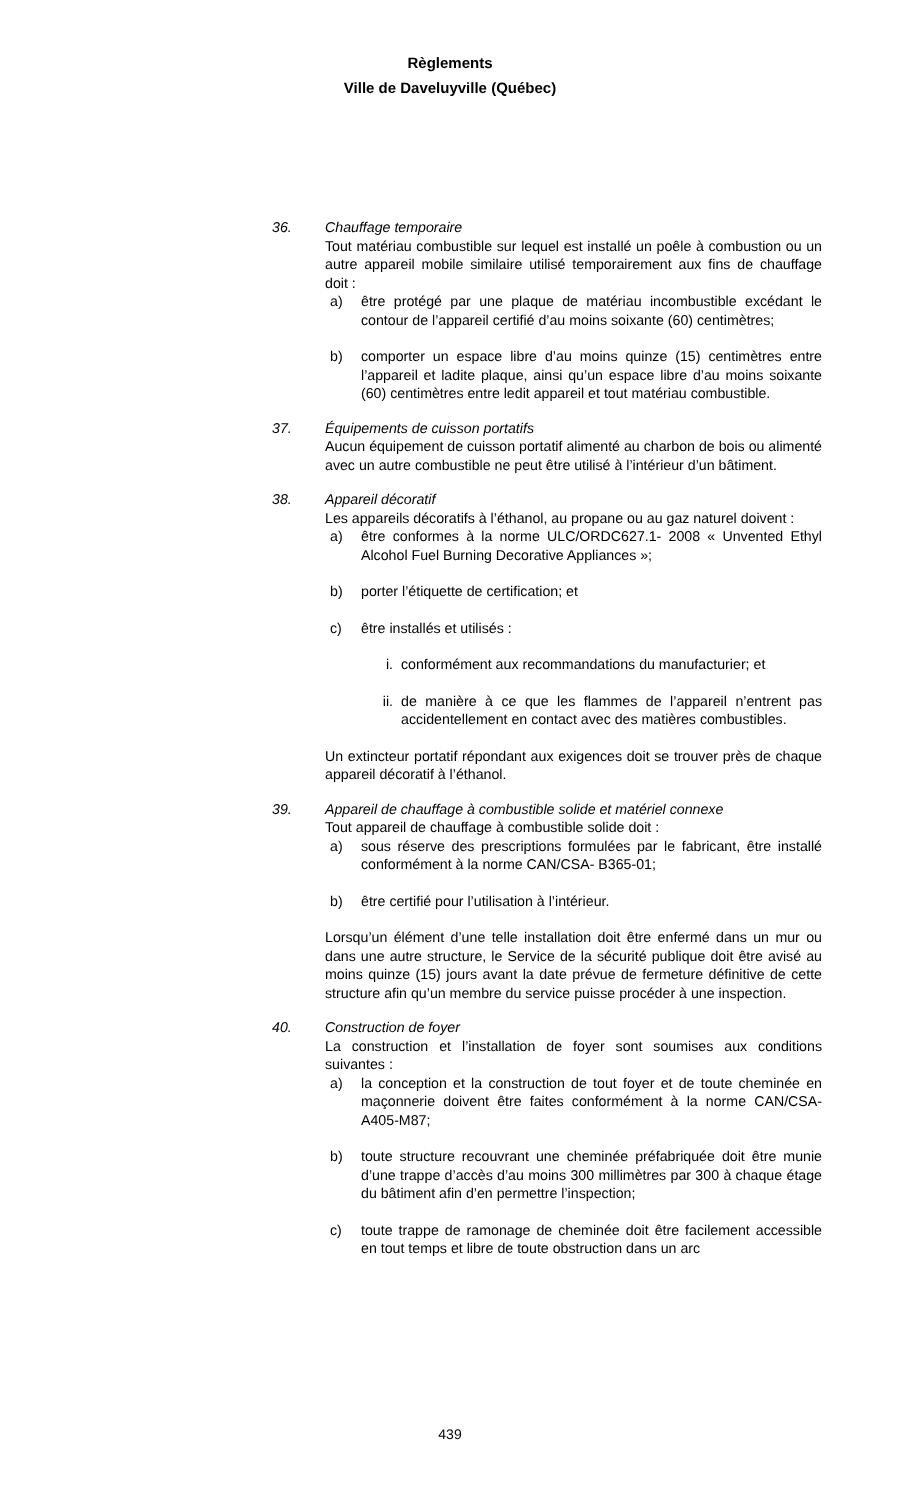Règlements
Ville de Daveluyville (Québec)
36. Chauffage temporaire
Tout matériau combustible sur lequel est installé un poêle à combustion ou un autre appareil mobile similaire utilisé temporairement aux fins de chauffage doit :
a) être protégé par une plaque de matériau incombustible excédant le contour de l’appareil certifié d’au moins soixante (60) centimètres;
b) comporter un espace libre d’au moins quinze (15) centimètres entre l’appareil et ladite plaque, ainsi qu’un espace libre d’au moins soixante (60) centimètres entre ledit appareil et tout matériau combustible.
37. Équipements de cuisson portatifs
Aucun équipement de cuisson portatif alimenté au charbon de bois ou alimenté avec un autre combustible ne peut être utilisé à l’intérieur d’un bâtiment.
38. Appareil décoratif
Les appareils décoratifs à l’éthanol, au propane ou au gaz naturel doivent :
a) être conformes à la norme ULC/ORDC627.1- 2008 « Unvented Ethyl Alcohol Fuel Burning Decorative Appliances »;
b) porter l’étiquette de certification; et
c) être installés et utilisés :
i. conformément aux recommandations du manufacturier; et
ii. de manière à ce que les flammes de l’appareil n’entrent pas accidentellement en contact avec des matières combustibles.
Un extincteur portatif répondant aux exigences doit se trouver près de chaque appareil décoratif à l’éthanol.
39. Appareil de chauffage à combustible solide et matériel connexe
Tout appareil de chauffage à combustible solide doit :
a) sous réserve des prescriptions formulées par le fabricant, être installé conformément à la norme CAN/CSA- B365-01;
b) être certifié pour l’utilisation à l’intérieur.
Lorsqu’un élément d’une telle installation doit être enfermé dans un mur ou dans une autre structure, le Service de la sécurité publique doit être avisé au moins quinze (15) jours avant la date prévue de fermeture définitive de cette structure afin qu’un membre du service puisse procéder à une inspection.
40. Construction de foyer
La construction et l’installation de foyer sont soumises aux conditions suivantes :
a) la conception et la construction de tout foyer et de toute cheminée en maçonnerie doivent être faites conformément à la norme CAN/CSA-A405-M87;
b) toute structure recouvrant une cheminée préfabriquée doit être munie d’une trappe d’accès d’au moins 300 millimètres par 300 à chaque étage du bâtiment afin d’en permettre l’inspection;
c) toute trappe de ramonage de cheminée doit être facilement accessible en tout temps et libre de toute obstruction dans un arc
439